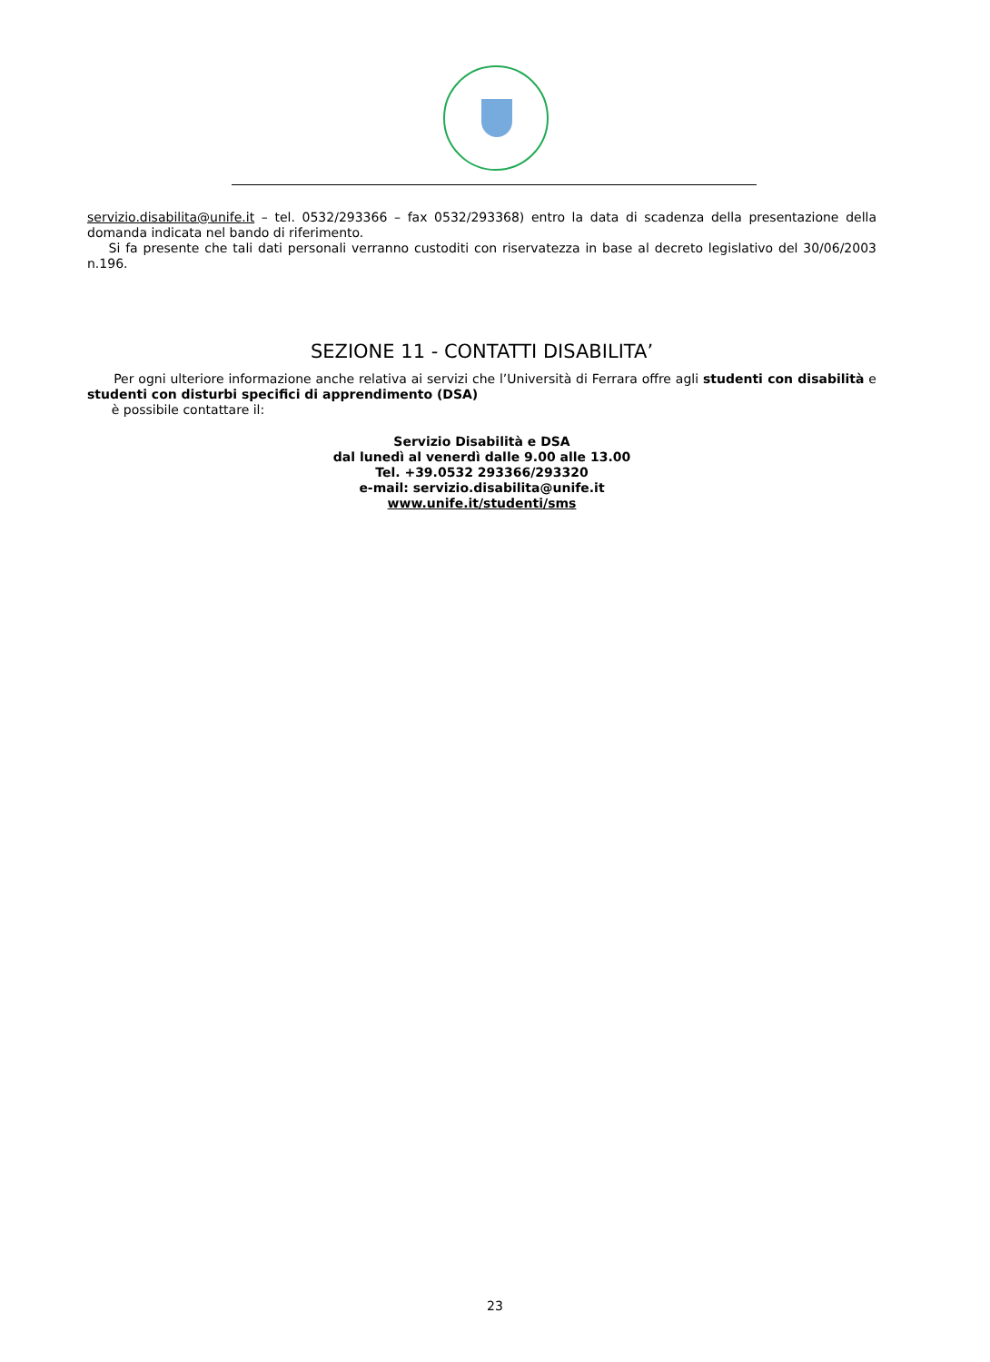servizio.disabilita@unife.it – tel. 0532/293366 – fax 0532/293368) entro la data di scadenza della presentazione della domanda indicata nel bando di riferimento.
Si fa presente che tali dati personali verranno custoditi con riservatezza in base al decreto legislativo del 30/06/2003 n.196.
SEZIONE 11 - CONTATTI DISABILITA’
Per ogni ulteriore informazione anche relativa ai servizi che l’Università di Ferrara offre agli studenti con disabilità e studenti con disturbi specifici di apprendimento (DSA)
è possibile contattare il:
Servizio Disabilità e DSA
dal lunedì al venerdì dalle 9.00 alle 13.00
Tel. +39.0532 293366/293320
e-mail: servizio.disabilita@unife.it
www.unife.it/studenti/sms
23